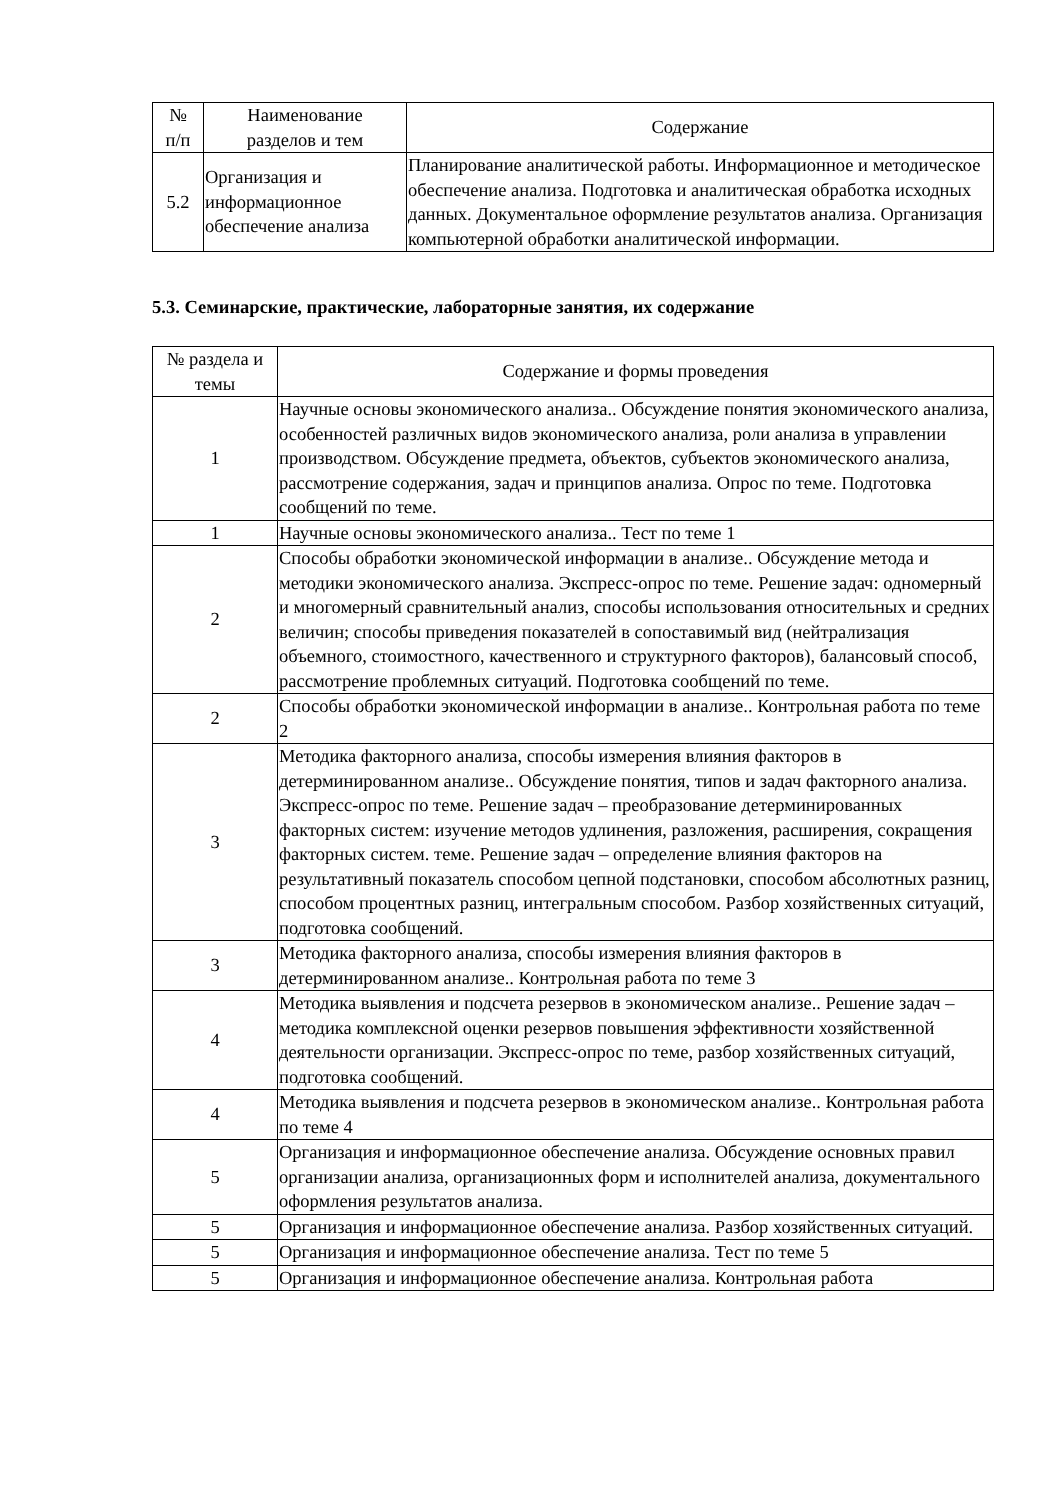| № п/п | Наименование разделов и тем | Содержание |
| --- | --- | --- |
| 5.2 | Организация и информационное обеспечение анализа | Планирование аналитической работы. Информационное и методическое обеспечение анализа. Подготовка и аналитическая обработка исходных данных. Документальное оформление результатов анализа. Организация компьютерной обработки аналитической информации. |
5.3. Семинарские, практические, лабораторные занятия, их содержание
| № раздела и темы | Содержание и формы проведения |
| --- | --- |
| 1 | Научные основы экономического анализа.. Обсуждение понятия экономического анализа, особенностей различных видов экономического анализа, роли анализа в управлении производством. Обсуждение предмета, объектов, субъектов экономического анализа, рассмотрение содержания, задач и принципов анализа. Опрос по теме. Подготовка сообщений по теме. |
| 1 | Научные основы экономического анализа.. Тест по теме 1 |
| 2 | Способы обработки экономической информации в анализе.. Обсуждение метода и методики экономического анализа. Экспресс-опрос по теме. Решение задач: одномерный и многомерный сравнительный анализ, способы использования относительных и средних величин; способы приведения показателей в сопоставимый вид (нейтрализация объемного, стоимостного, качественного и структурного факторов), балансовый способ, рассмотрение проблемных ситуаций. Подготовка сообщений по теме. |
| 2 | Способы обработки экономической информации в анализе.. Контрольная работа по теме 2 |
| 3 | Методика факторного анализа, способы измерения влияния факторов в детерминированном анализе.. Обсуждение понятия, типов и задач факторного анализа. Экспресс-опрос по теме. Решение задач – преобразование детерминированных факторных систем: изучение методов удлинения, разложения, расширения, сокращения факторных систем. теме. Решение задач – определение влияния факторов на результативный показатель способом цепной подстановки, способом абсолютных разниц, способом процентных разниц, интегральным способом. Разбор хозяйственных ситуаций, подготовка сообщений. |
| 3 | Методика факторного анализа, способы измерения влияния факторов в детерминированном анализе.. Контрольная работа по теме 3 |
| 4 | Методика выявления и подсчета резервов в экономическом анализе.. Решение задач – методика комплексной оценки резервов повышения эффективности хозяйственной деятельности организации. Экспресс-опрос по теме, разбор хозяйственных ситуаций, подготовка сообщений. |
| 4 | Методика выявления и подсчета резервов в экономическом анализе.. Контрольная работа по теме 4 |
| 5 | Организация и информационное обеспечение анализа. Обсуждение основных правил организации анализа, организационных форм и исполнителей анализа, документального оформления результатов анализа. |
| 5 | Организация и информационное обеспечение анализа. Разбор хозяйственных ситуаций. |
| 5 | Организация и информационное обеспечение анализа. Тест по теме 5 |
| 5 | Организация и информационное обеспечение анализа. Контрольная работа |